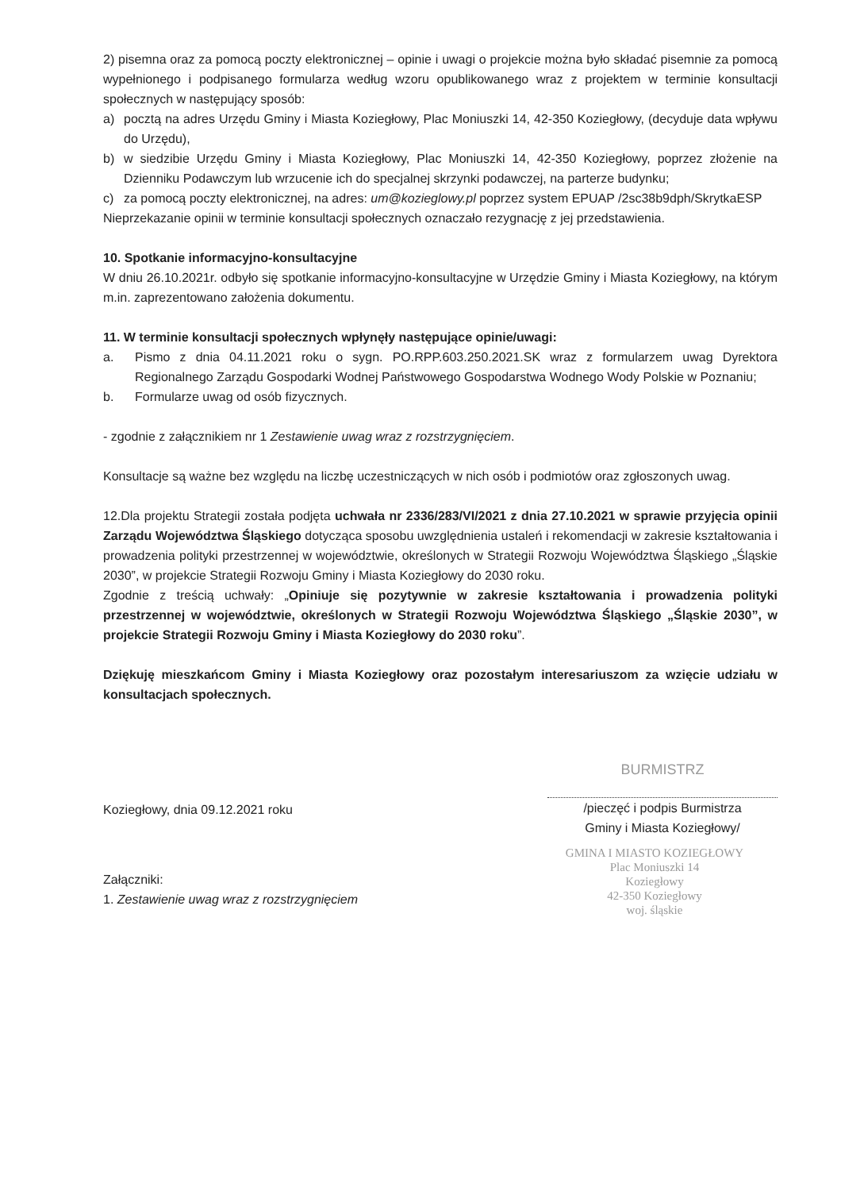2) pisemna oraz za pomocą poczty elektronicznej – opinie i uwagi o projekcie można było składać pisemnie za pomocą wypełnionego i podpisanego formularza według wzoru opublikowanego wraz z projektem w terminie konsultacji społecznych w następujący sposób:
a) pocztą na adres Urzędu Gminy i Miasta Koziegłowy, Plac Moniuszki 14, 42-350 Koziegłowy, (decyduje data wpływu do Urzędu),
b) w siedzibie Urzędu Gminy i Miasta Koziegłowy, Plac Moniuszki 14, 42-350 Koziegłowy, poprzez złożenie na Dzienniku Podawczym lub wrzucenie ich do specjalnej skrzynki podawczej, na parterze budynku;
c) za pomocą poczty elektronicznej, na adres: um@kozieglowy.pl poprzez system EPUAP /2sc38b9dph/SkrytkaESP
Nieprzekazanie opinii w terminie konsultacji społecznych oznaczało rezygnację z jej przedstawienia.
10. Spotkanie informacyjno-konsultacyjne
W dniu 26.10.2021r. odbyło się spotkanie informacyjno-konsultacyjne w Urzędzie Gminy i Miasta Koziegłowy, na którym m.in. zaprezentowano założenia dokumentu.
11. W terminie konsultacji społecznych wpłynęły następujące opinie/uwagi:
a. Pismo z dnia 04.11.2021 roku o sygn. PO.RPP.603.250.2021.SK wraz z formularzem uwag Dyrektora Regionalnego Zarządu Gospodarki Wodnej Państwowego Gospodarstwa Wodnego Wody Polskie w Poznaniu;
b. Formularze uwag od osób fizycznych.
- zgodnie z załącznikiem nr 1 Zestawienie uwag wraz z rozstrzygnięciem.
Konsultacje są ważne bez względu na liczbę uczestniczących w nich osób i podmiotów oraz zgłoszonych uwag.
12.Dla projektu Strategii została podjęta uchwała nr 2336/283/VI/2021 z dnia 27.10.2021 w sprawie przyjęcia opinii Zarządu Województwa Śląskiego dotycząca sposobu uwzględnienia ustaleń i rekomendacji w zakresie kształtowania i prowadzenia polityki przestrzennej w województwie, określonych w Strategii Rozwoju Województwa Śląskiego „Śląskie 2030”, w projekcie Strategii Rozwoju Gminy i Miasta Koziegłowy do 2030 roku.
Zgodnie z treścią uchwały: „Opiniuje się pozytywnie w zakresie kształtowania i prowadzenia polityki przestrzennej w województwie, określonych w Strategii Rozwoju Województwa Śląskiego „Śląskie 2030”, w projekcie Strategii Rozwoju Gminy i Miasta Koziegłowy do 2030 roku”.
Dziękuję mieszkańcom Gminy i Miasta Koziegłowy oraz pozostałym interesariuszom za wzięcie udziału w konsultacjach społecznych.
Koziegłowy, dnia 09.12.2021 roku
BURMISTRZ
/pieczęć i podpis Burmistrza
Gminy i Miasta Koziegłowy/
GMINA I MIASTO KOZIEGŁOWY
Plac Moniuszki 14
Koziegłowy
42-350 Koziegłowy
woj. śląskie
Załączniki:
1. Zestawienie uwag wraz z rozstrzygnięciem